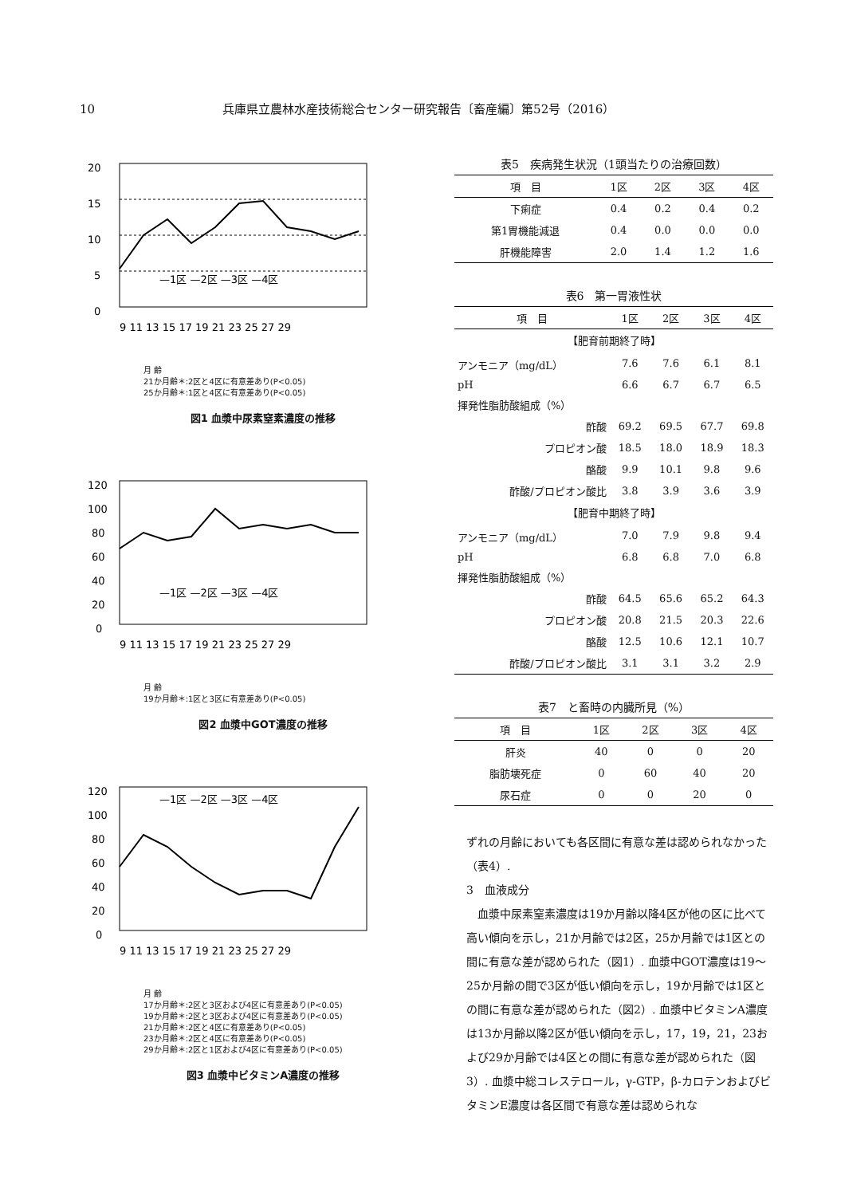10 兵庫県立農林水産技術総合センター研究報告〔畜産編〕第52号（2016）
20
15
10
5
0
9 11 13 15 17 19 21 23 25 27 29
—1区 —2区 —3区 —4区
月 齢
21か月齢＊:2区と4区に有意差あり(P<0.05)
25か月齢＊:1区と4区に有意差あり(P<0.05)
図1 血漿中尿素窒素濃度の推移
120
100
80
60
40
20
0
9 11 13 15 17 19 21 23 25 27 29
—1区 —2区 —3区 —4区
月 齢
19か月齢＊:1区と3区に有意差あり(P<0.05)
図2 血漿中GOT濃度の推移
120
100
80
60
40
20
0
9 11 13 15 17 19 21 23 25 27 29
—1区 —2区 —3区 —4区
月 齢
17か月齢＊:2区と3区および4区に有意差あり(P<0.05)
19か月齢＊:2区と3区および4区に有意差あり(P<0.05)
21か月齢＊:2区と4区に有意差あり(P<0.05)
23か月齢＊:2区と4区に有意差あり(P<0.05)
29か月齢＊:2区と1区および4区に有意差あり(P<0.05)
図3 血漿中ビタミンA濃度の推移
表5　疾病発生状況（1頭当たりの治療回数）
| 項 目 | 1区 | 2区 | 3区 | 4区 |
| --- | --- | --- | --- | --- |
| 下痢症 | 0.4 | 0.2 | 0.4 | 0.2 |
| 第1胃機能減退 | 0.4 | 0.0 | 0.0 | 0.0 |
| 肝機能障害 | 2.0 | 1.4 | 1.2 | 1.6 |
表6　第一胃液性状
| 項 目 | 1区 | 2区 | 3区 | 4区 |
| --- | --- | --- | --- | --- |
| 【肥育前期終了時】 | | | | |
| アンモニア（mg/dL） | 7.6 | 7.6 | 6.1 | 8.1 |
| pH | 6.6 | 6.7 | 6.7 | 6.5 |
| 揮発性脂肪酸組成（%） | | | | |
| 酢酸 | 69.2 | 69.5 | 67.7 | 69.8 |
| プロピオン酸 | 18.5 | 18.0 | 18.9 | 18.3 |
| 酪酸 | 9.9 | 10.1 | 9.8 | 9.6 |
| 酢酸/プロピオン酸比 | 3.8 | 3.9 | 3.6 | 3.9 |
| 【肥育中期終了時】 | | | | |
| アンモニア（mg/dL） | 7.0 | 7.9 | 9.8 | 9.4 |
| pH | 6.8 | 6.8 | 7.0 | 6.8 |
| 揮発性脂肪酸組成（%） | | | | |
| 酢酸 | 64.5 | 65.6 | 65.2 | 64.3 |
| プロピオン酸 | 20.8 | 21.5 | 20.3 | 22.6 |
| 酪酸 | 12.5 | 10.6 | 12.1 | 10.7 |
| 酢酸/プロピオン酸比 | 3.1 | 3.1 | 3.2 | 2.9 |
表7　と畜時の内臓所見（%）
| 項 目 | 1区 | 2区 | 3区 | 4区 |
| --- | --- | --- | --- | --- |
| 肝炎 | 40 | 0 | 0 | 20 |
| 脂肪壊死症 | 0 | 60 | 40 | 20 |
| 尿石症 | 0 | 0 | 20 | 0 |
ずれの月齢においても各区間に有意な差は認められなかった（表4）.
3　血液成分
血漿中尿素窒素濃度は19か月齢以降4区が他の区に比べて高い傾向を示し，21か月齢では2区，25か月齢では1区との間に有意な差が認められた（図1）. 血漿中GOT濃度は19～25か月齢の間で3区が低い傾向を示し，19か月齢では1区との間に有意な差が認められた（図2）. 血漿中ビタミンA濃度は13か月齢以降2区が低い傾向を示し，17，19，21，23および29か月齢では4区との間に有意な差が認められた（図3）. 血漿中総コレステロール，γ-GTP，β-カロテンおよびビタミンE濃度は各区間で有意な差は認められな